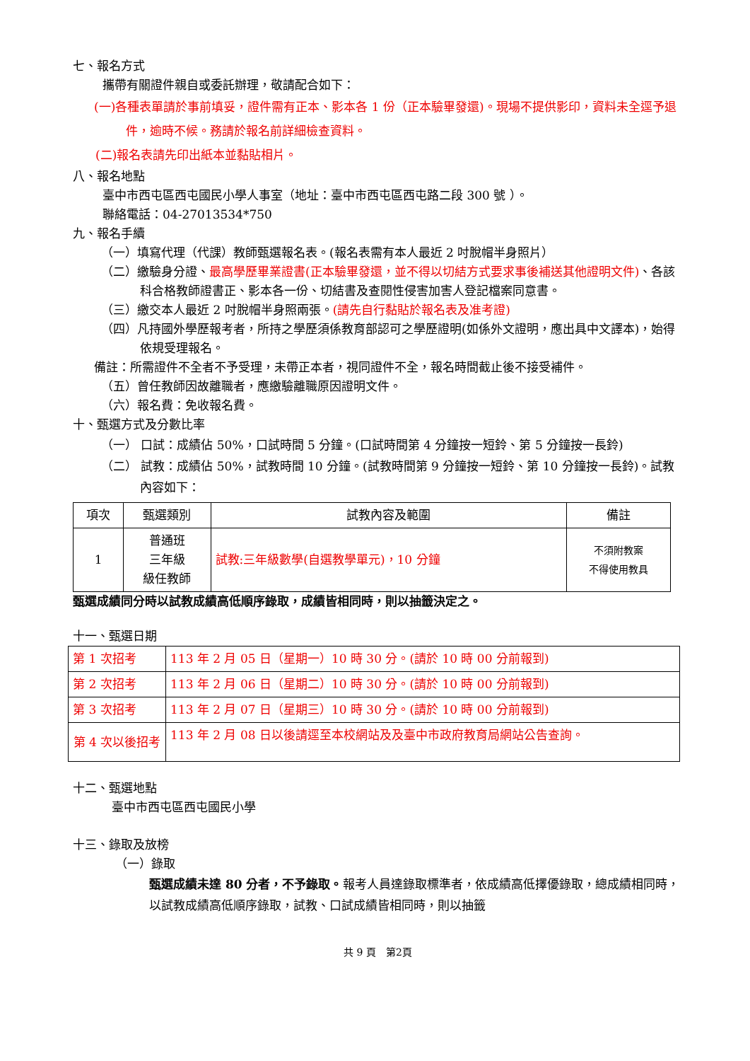七、報名方式
攜帶有關證件親自或委託辦理，敬請配合如下：
(一)各種表單請於事前填妥，證件需有正本、影本各 1 份（正本驗畢發還)。現場不提供影印，資料未全逕予退件，逾時不候。務請於報名前詳細檢查資料。
(二)報名表請先印出紙本並黏貼相片。
八、報名地點
臺中市西屯區西屯國民小學人事室（地址：臺中市西屯區西屯路二段 300 號 ）。
聯絡電話：04-27013534*750
九、報名手續
（一）填寫代理（代課）教師甄選報名表。(報名表需有本人最近 2 吋脫帽半身照片）
（二）繳驗身分證、最高學歷畢業證書(正本驗畢發還，並不得以切結方式要求事後補送其他證明文件)、各該科合格教師證書正、影本各一份、切結書及查閱性侵害加害人登記檔案同意書。
（三）繳交本人最近 2 吋脫帽半身照兩張。(請先自行黏貼於報名表及准考證)
（四）凡持國外學歷報考者，所持之學歷須係教育部認可之學歷證明(如係外文證明，應出具中文譯本)，始得依規受理報名。
備註：所需證件不全者不予受理，未帶正本者，視同證件不全，報名時間截止後不接受補件。
（五）曾任教師因故離職者，應繳驗離職原因證明文件。
（六）報名費：免收報名費。
十、甄選方式及分數比率
（一） 口試：成績佔 50%，口試時間 5 分鐘。(口試時間第 4 分鐘按一短鈴、第 5 分鐘按一長鈴)
（二） 試教：成績佔 50%，試教時間 10 分鐘。(試教時間第 9 分鐘按一短鈴、第 10 分鐘按一長鈴)。試教內容如下：
| 項次 | 甄選類別 | 試教內容及範圍 | 備註 |
| --- | --- | --- | --- |
| 1 | 普通班 三年級 級任教師 | 試教:三年級數學(自選教學單元)，10 分鐘 | 不須附教案 不得使用教具 |
甄選成績同分時以試教成績高低順序錄取，成績皆相同時，則以抽籤決定之。
十一、甄選日期
| 第 1 次招考 | 113 年 2 月 05 日（星期一）10 時 30 分。(請於 10 時 00 分前報到) |
| 第 2 次招考 | 113 年 2 月 06 日（星期二）10 時 30 分。(請於 10 時 00 分前報到) |
| 第 3 次招考 | 113 年 2 月 07 日（星期三）10 時 30 分。(請於 10 時 00 分前報到) |
| 第 4 次以後招考 | 113 年 2 月 08 日以後請逕至本校網站及及臺中市政府教育局網站公告查詢。 |
十二、甄選地點
臺中市西屯區西屯國民小學
十三、錄取及放榜
（一）錄取
甄選成績未達 80 分者，不予錄取。報考人員達錄取標準者，依成績高低擇優錄取，總成績相同時，以試教成績高低順序錄取，試教、口試成績皆相同時，則以抽籤
共 9 頁　第2頁